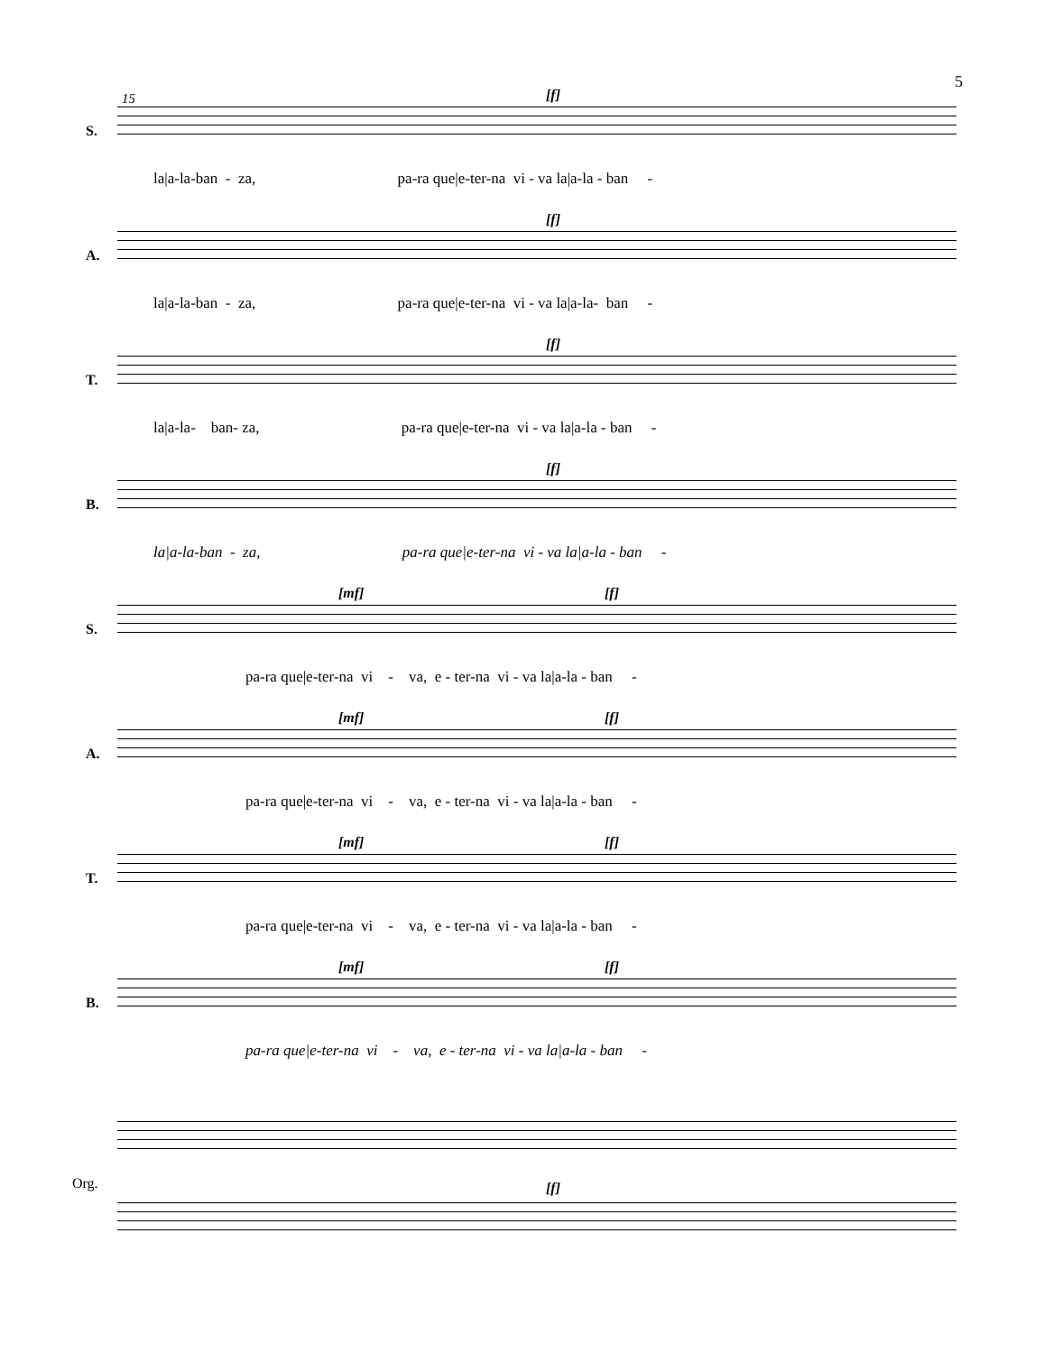5
15
S.
[f]
la|a-la-ban - za, pa-ra que|e-ter-na vi - va la|a-la - ban -
A.
[f]
la|a-la-ban - za, pa-ra que|e-ter-na vi - va la|a-la- ban -
T.
[f]
la|a-la- ban- za, pa-ra que|e-ter-na vi - va la|a-la - ban -
B.
[f]
la|a-la-ban - za, pa-ra que|e-ter-na vi - va la|a-la - ban -
S.
[mf] [f]
pa-ra que|e-ter-na vi - va, e - ter-na vi - va la|a-la - ban -
A.
[mf] [f]
pa-ra que|e-ter-na vi - va, e - ter-na vi - va la|a-la - ban -
T.
[mf] [f]
pa-ra que|e-ter-na vi - va, e - ter-na vi - va la|a-la - ban -
B.
[mf] [f]
pa-ra que|e-ter-na vi - va, e - ter-na vi - va la|a-la - ban -
Org. [f]